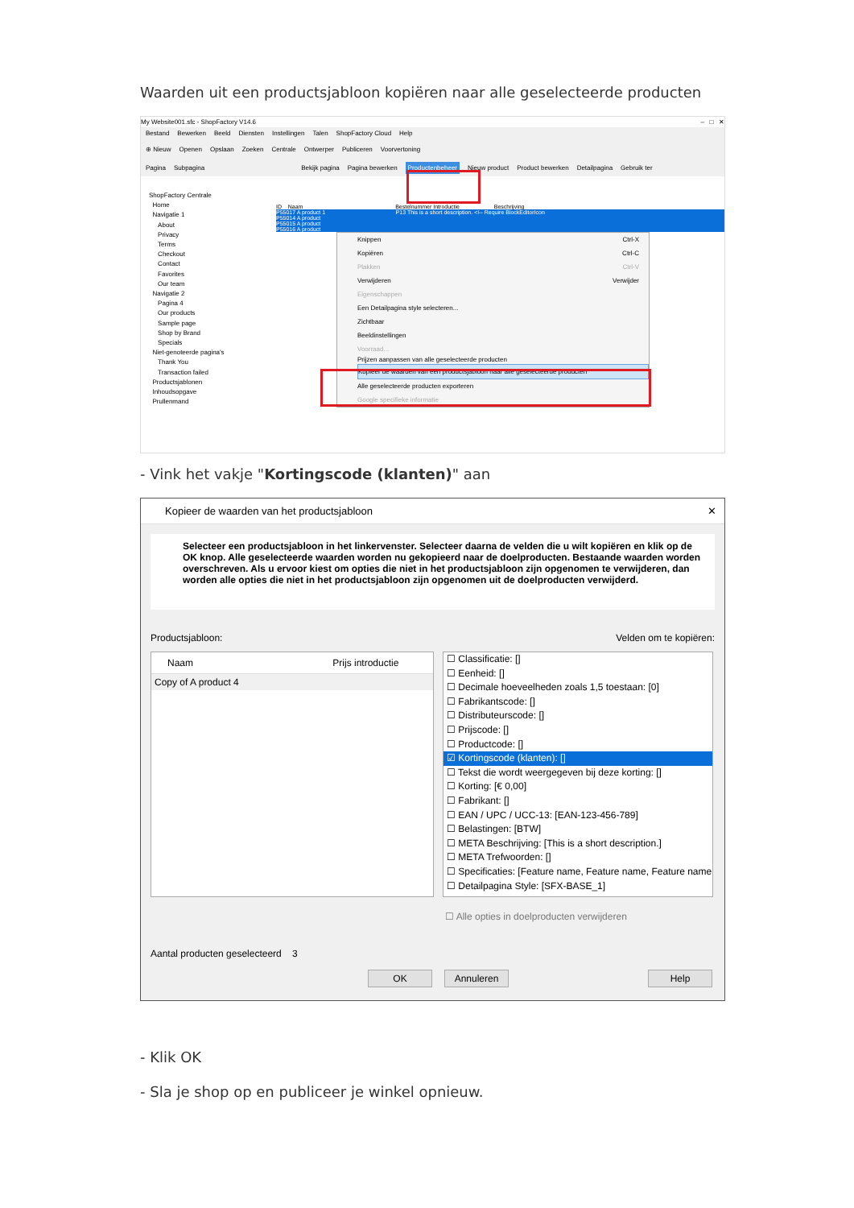Waarden uit een productsjabloon kopiëren naar alle geselecteerde producten
My Website001.sfc - ShopFactory V14.6 – □ ✕
Bestand Bewerken Beeld Diensten Instellingen Talen ShopFactory Cloud Help
⊕ Nieuw Openen Opslaan Zoeken Centrale Ontwerper Publiceren Voorvertoning
Pagina Subpagina Bekijk pagina Pagina bewerken Productenbeheer Nieuw product Product bewerken Detailpagina Gebruik ter
ShopFactory Centrale
Home
Navigatie 1
About
Privacy
Terms
Checkout
Contact
Favorites
Our team
Navigatie 2
Pagina 4
Our products
Sample page
Shop by Brand
Specials
Niet-genoteerde pagina's
Thank You
Transaction failed
Productsjablonen
Inhoudsopgave
Prullenmand
ID Naam Bestelnummer Introductie Beschrijving
P55017 A product 1 P13 This is a short description. <!-- Require BlockEditorIcon
P55014 A product
P55015 A product
P55016 A product
Knippen Ctrl-X
Kopiëren Ctrl-C
Plakken Ctrl-V
Verwijderen Verwijder
Eigenschappen
Een Detailpagina style selecteren...
Zichtbaar
Beeldinstellingen
Voorraad...
Prijzen aanpassen van alle geselecteerde producten
Kopieer de waarden van een productsjabloon naar alle geselecteerde producten
Alle geselecteerde producten exporteren
Google specifieke informatie
- Vink het vakje "Kortingscode (klanten)" aan
Kopieer de waarden van het productsjabloon ✕
Selecteer een productsjabloon in het linkervenster. Selecteer daarna de velden die u wilt kopiëren en klik op de OK knop. Alle geselecteerde waarden worden nu gekopieerd naar de doelproducten. Bestaande waarden worden overschreven. Als u ervoor kiest om opties die niet in het productsjabloon zijn opgenomen te verwijderen, dan worden alle opties die niet in het productsjabloon zijn opgenomen uit de doelproducten verwijderd.
Productsjabloon: Velden om te kopiëren:
Naam Prijs introductie
Copy of A product 4
☐ Classificatie: []
☐ Eenheid: []
☐ Decimale hoeveelheden zoals 1,5 toestaan: [0]
☐ Fabrikantscode: []
☐ Distributeurscode: []
☐ Prijscode: []
☐ Productcode: []
☑ Kortingscode (klanten): []
☐ Tekst die wordt weergegeven bij deze korting: []
☐ Korting: [€ 0,00]
☐ Fabrikant: []
☐ EAN / UPC / UCC-13: [EAN-123-456-789]
☐ Belastingen: [BTW]
☐ META Beschrijving: [This is a short description.]
☐ META Trefwoorden: []
☐ Specificaties: [Feature name, Feature name, Feature name
☐ Detailpagina Style: [SFX-BASE_1]
☐ Alle opties in doelproducten verwijderen
Aantal producten geselecteerd 3
OK Annuleren Help
- Klik OK
- Sla je shop op en publiceer je winkel opnieuw.